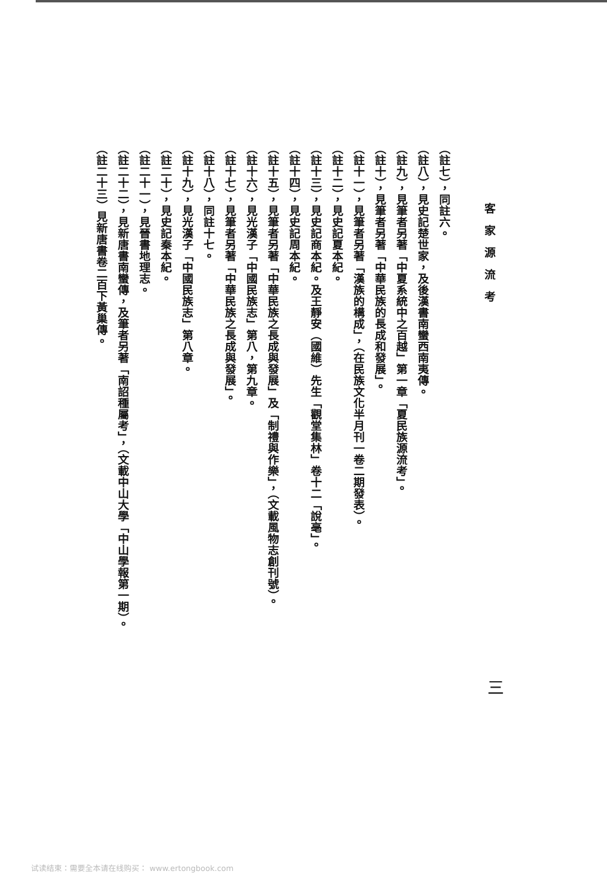客家源流考
（註七），同註六。
（註八），見史記楚世家，及後漢書南蠻西南夷傳。
（註九），見筆者另著「中夏系統中之百越」第一章「夏民族源流考」。
（註十），見筆者另著「中華民族的長成和發展」。
（註十一），見筆者另著「漢族的構成」，（在民族文化半月刊一卷二期發表）。
（註十二），見史記夏本紀。
（註十三），見史記商本紀。及王靜安（國維）先生「觀堂集林」卷十二「說亳」。
（註十四），見史記周本紀。
（註十五），見筆者另著「中華民族之長成與發展」及「制禮與作樂」，（文載風物志創刊號）。
（註十六），見光漢子「中國民族志」第八，第九章。
（註十七），見筆者另著「中華民族之長成與發展」。
（註十八），同註十七。
（註十九），見光漢子「中國民族志」第八章。
（註二十），見史記秦本紀。
（註二十一），見晉書地理志。
（註二十二），見新唐書南蠻傳，及筆者另著「南詔種屬考」，（文載中山大學「中山學報第一期）。
（註二十三）見新唐書卷二百下黃巢傳。
三
试读结束：需要全本请在线购买： www.ertongbook.com